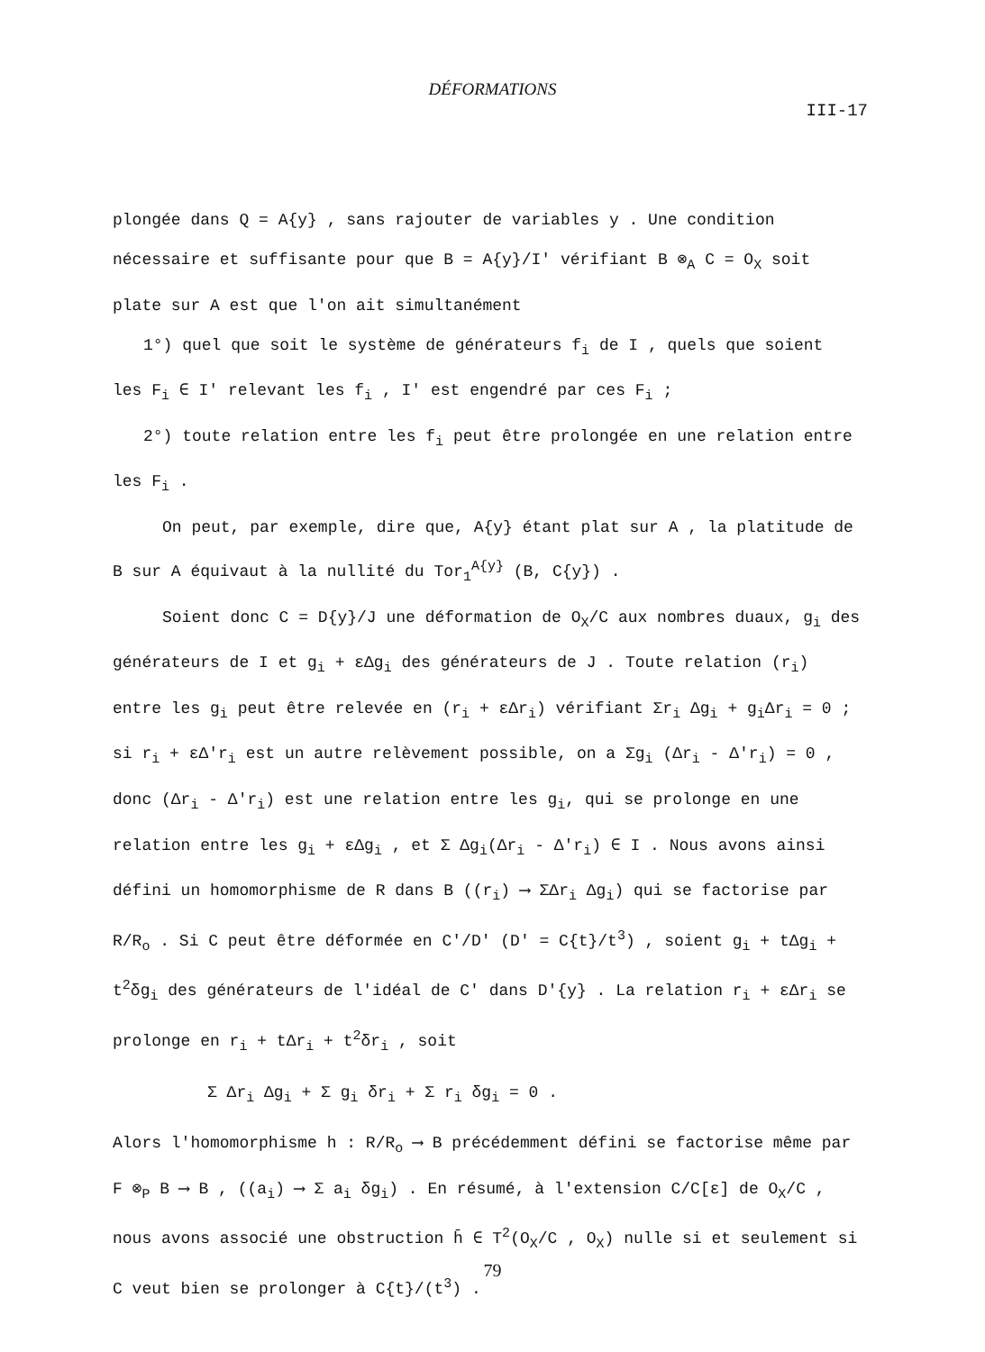DÉFORMATIONS
III-17
plongée dans Q = A{y} , sans rajouter de variables y . Une condition nécessaire et suffisante pour que B = A{y}/I' vérifiant B ⊗<sub>A</sub> C = O<sub>X</sub> soit plate sur A est que l'on ait simultanément
1°) quel que soit le système de générateurs f<sub>i</sub> de I , quels que soient les F<sub>i</sub> ∈ I' relevant les f<sub>i</sub> , I' est engendré par ces F<sub>i</sub> ;
2°) toute relation entre les f<sub>i</sub> peut être prolongée en une relation entre les F<sub>i</sub> .
On peut, par exemple, dire que, A{y} étant plat sur A , la platitude de B sur A équivaut à la nullité du Tor<sub>1</sub><sup>A{y}</sup> (B, C{y}) .
Soient donc C = D{y}/J une déformation de O<sub>X</sub>/C aux nombres duaux, g<sub>i</sub> des générateurs de I et g<sub>i</sub> + εΔg<sub>i</sub> des générateurs de J . Toute relation (r<sub>i</sub>) entre les g<sub>i</sub> peut être relevée en (r<sub>i</sub> + εΔr<sub>i</sub>) vérifiant Σr<sub>i</sub> Δg<sub>i</sub> + g<sub>i</sub>Δr<sub>i</sub> = 0 ; si r<sub>i</sub> + εΔ'r<sub>i</sub> est un autre relèvement possible, on a Σg<sub>i</sub> (Δr<sub>i</sub> - Δ'r<sub>i</sub>) = 0 , donc (Δr<sub>i</sub> - Δ'r<sub>i</sub>) est une relation entre les g<sub>i</sub>, qui se prolonge en une relation entre les g<sub>i</sub> + εΔg<sub>i</sub> , et Σ Δg<sub>i</sub>(Δr<sub>i</sub> - Δ'r<sub>i</sub>) ∈ I . Nous avons ainsi défini un homomorphisme de R dans B ((r<sub>i</sub>) ⟶ ΣΔr<sub>i</sub> Δg<sub>i</sub>) qui se factorise par R/R<sub>o</sub> . Si C peut être déformée en C'/D' (D' = C{t}/t<sup>3</sup>) , soient g<sub>i</sub> + tΔg<sub>i</sub> + t<sup>2</sup>δg<sub>i</sub> des générateurs de l'idéal de C' dans D'{y} . La relation r<sub>i</sub> + εΔr<sub>i</sub> se prolonge en r<sub>i</sub> + tΔr<sub>i</sub> + t<sup>2</sup>δr<sub>i</sub> , soit
Σ Δr<sub>i</sub> Δg<sub>i</sub> + Σ g<sub>i</sub> δr<sub>i</sub> + Σ r<sub>i</sub> δg<sub>i</sub> = 0 .
Alors l'homomorphisme h : R/R<sub>o</sub> ⟶ B précédemment défini se factorise même par F ⊗<sub>P</sub> B ⟶ B , ((a<sub>i</sub>) ⟶ Σ a<sub>i</sub> δg<sub>i</sub>) . En résumé, à l'extension C/C[ε] de O<sub>X</sub>/C , nous avons associé une obstruction h̄ ∈ T<sup>2</sup>(O<sub>X</sub>/C , O<sub>X</sub>) nulle si et seulement si C veut bien se prolonger à C{t}/(t<sup>3</sup>) .
79